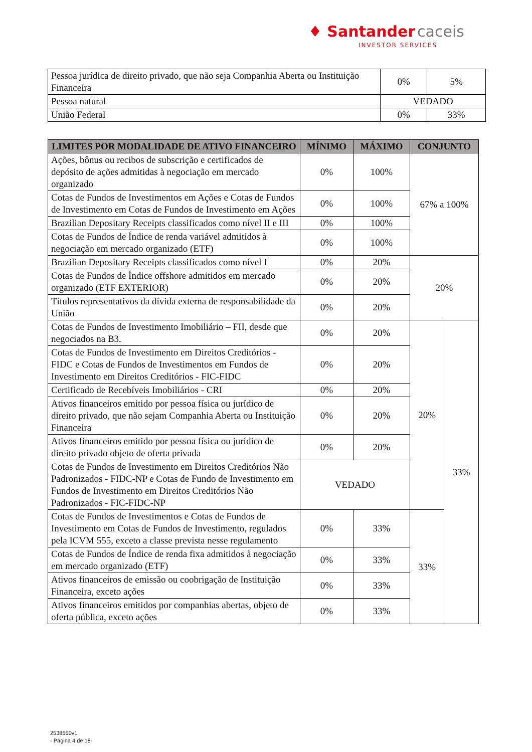♦ Santander caceis
INVESTOR SERVICES
| Pessoa jurídica de direito privado, que não seja Companhia Aberta ou Instituição Financeira | 0% | 5% |
| Pessoa natural | VEDADO | |
| União Federal | 0% | 33% |
| LIMITES POR MODALIDADE DE ATIVO FINANCEIRO | MÍNIMO | MÁXIMO | CONJUNTO | |
| --- | --- | --- | --- | --- |
| Ações, bônus ou recibos de subscrição e certificados de depósito de ações admitidas à negociação em mercado organizado | 0% | 100% | 67% a 100% | |
| Cotas de Fundos de Investimentos em Ações e Cotas de Fundos de Investimento em Cotas de Fundos de Investimento em Ações | 0% | 100% | | |
| Brazilian Depositary Receipts classificados como nível II e III | 0% | 100% | | |
| Cotas de Fundos de Índice de renda variável admitidos à negociação em mercado organizado (ETF) | 0% | 100% | | |
| Brazilian Depositary Receipts classificados como nível I | 0% | 20% | 20% | |
| Cotas de Fundos de Índice offshore admitidos em mercado organizado (ETF EXTERIOR) | 0% | 20% | | |
| Títulos representativos da dívida externa de responsabilidade da União | 0% | 20% | | |
| Cotas de Fundos de Investimento Imobiliário – FII, desde que negociados na B3. | 0% | 20% | 20% | 33% |
| Cotas de Fundos de Investimento em Direitos Creditórios - FIDC e Cotas de Fundos de Investimentos em Fundos de Investimento em Direitos Creditórios - FIC-FIDC | 0% | 20% | | |
| Certificado de Recebíveis Imobiliários - CRI | 0% | 20% | | |
| Ativos financeiros emitido por pessoa física ou jurídico de direito privado, que não sejam Companhia Aberta ou Instituição Financeira | 0% | 20% | | |
| Ativos financeiros emitido por pessoa física ou jurídico de direito privado objeto de oferta privada | 0% | 20% | | |
| Cotas de Fundos de Investimento em Direitos Creditórios Não Padronizados - FIDC-NP e Cotas de Fundo de Investimento em Fundos de Investimento em Direitos Creditórios Não Padronizados - FIC-FIDC-NP | VEDADO | | | |
| Cotas de Fundos de Investimentos e Cotas de Fundos de Investimento em Cotas de Fundos de Investimento, regulados pela ICVM 555, exceto a classe prevista nesse regulamento | 0% | 33% | 33% | |
| Cotas de Fundos de Índice de renda fixa admitidos à negociação em mercado organizado (ETF) | 0% | 33% | | |
| Ativos financeiros de emissão ou coobrigação de Instituição Financeira, exceto ações | 0% | 33% | | |
| Ativos financeiros emitidos por companhias abertas, objeto de oferta pública, exceto ações | 0% | 33% | | |
2538550v1
- Página 4 de 18-